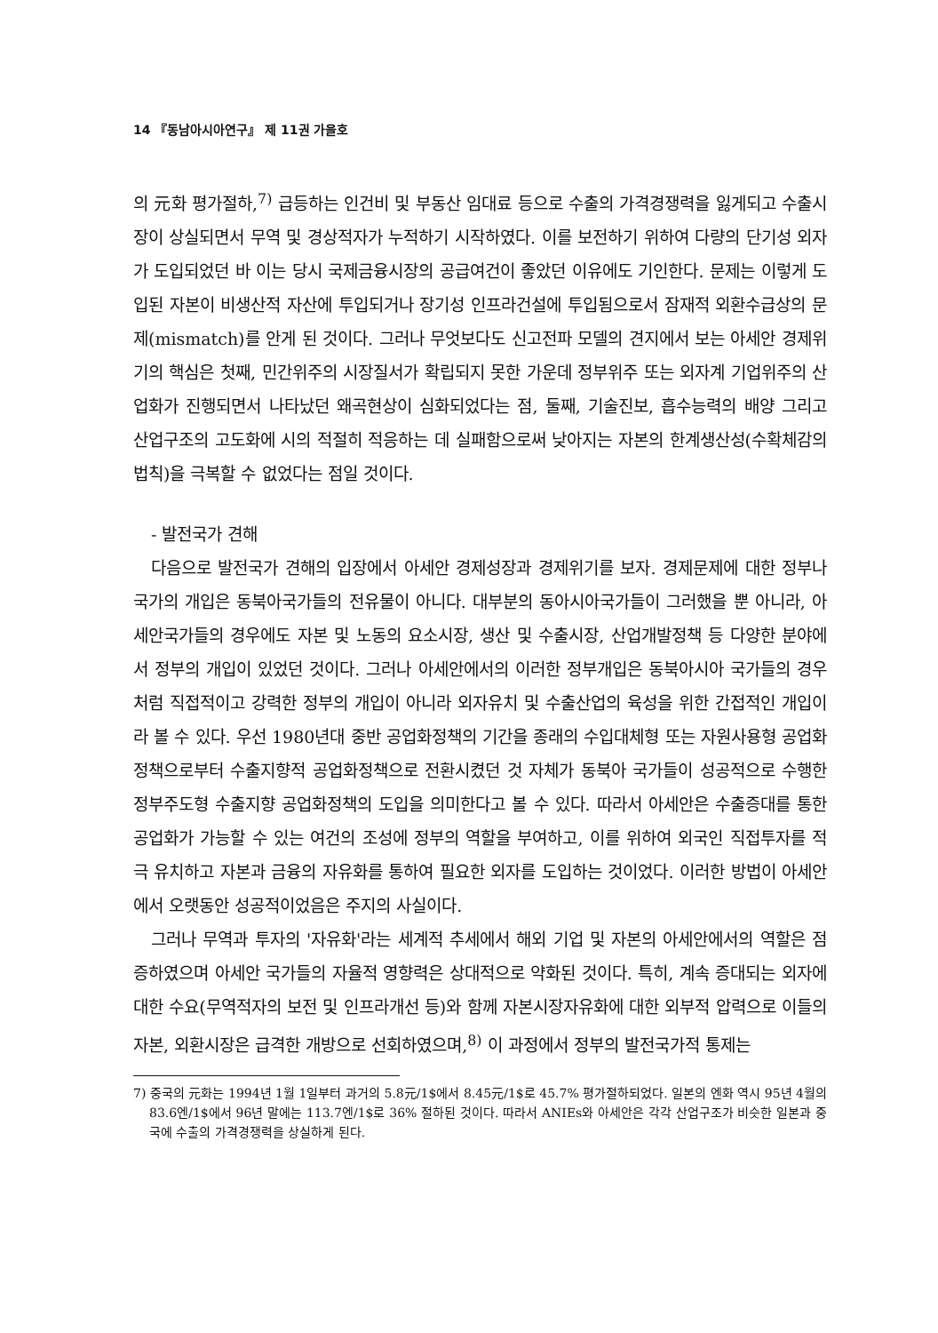14 『동남아시아연구』 제 11권 가을호
의 元화 평가절하,<sup>7)</sup> 급등하는 인건비 및 부동산 임대료 등으로 수출의 가격경쟁력을 잃게되고 수출시장이 상실되면서 무역 및 경상적자가 누적하기 시작하였다. 이를 보전하기 위하여 다량의 단기성 외자가 도입되었던 바 이는 당시 국제금융시장의 공급여건이 좋았던 이유에도 기인한다. 문제는 이렇게 도입된 자본이 비생산적 자산에 투입되거나 장기성 인프라건설에 투입됨으로서 잠재적 외환수급상의 문제(mismatch)를 안게 된 것이다. 그러나 무엇보다도 신고전파 모델의 견지에서 보는 아세안 경제위기의 핵심은 첫째, 민간위주의 시장질서가 확립되지 못한 가운데 정부위주 또는 외자계 기업위주의 산업화가 진행되면서 나타났던 왜곡현상이 심화되었다는 점, 둘째, 기술진보, 흡수능력의 배양 그리고 산업구조의 고도화에 시의 적절히 적응하는 데 실패함으로써 낮아지는 자본의 한계생산성(수확체감의 법칙)을 극복할 수 없었다는 점일 것이다.
- 발전국가 견해
다음으로 발전국가 견해의 입장에서 아세안 경제성장과 경제위기를 보자. 경제문제에 대한 정부나 국가의 개입은 동북아국가들의 전유물이 아니다. 대부분의 동아시아국가들이 그러했을 뿐 아니라, 아세안국가들의 경우에도 자본 및 노동의 요소시장, 생산 및 수출시장, 산업개발정책 등 다양한 분야에서 정부의 개입이 있었던 것이다. 그러나 아세안에서의 이러한 정부개입은 동북아시아 국가들의 경우처럼 직접적이고 강력한 정부의 개입이 아니라 외자유치 및 수출산업의 육성을 위한 간접적인 개입이라 볼 수 있다. 우선 1980년대 중반 공업화정책의 기간을 종래의 수입대체형 또는 자원사용형 공업화정책으로부터 수출지향적 공업화정책으로 전환시켰던 것 자체가 동북아 국가들이 성공적으로 수행한 정부주도형 수출지향 공업화정책의 도입을 의미한다고 볼 수 있다. 따라서 아세안은 수출증대를 통한 공업화가 가능할 수 있는 여건의 조성에 정부의 역할을 부여하고, 이를 위하여 외국인 직접투자를 적극 유치하고 자본과 금융의 자유화를 통하여 필요한 외자를 도입하는 것이었다. 이러한 방법이 아세안에서 오랫동안 성공적이었음은 주지의 사실이다.
그러나 무역과 투자의 '자유화'라는 세계적 추세에서 해외 기업 및 자본의 아세안에서의 역할은 점증하였으며 아세안 국가들의 자율적 영향력은 상대적으로 약화된 것이다. 특히, 계속 증대되는 외자에 대한 수요(무역적자의 보전 및 인프라개선 등)와 함께 자본시장자유화에 대한 외부적 압력으로 이들의 자본, 외환시장은 급격한 개방으로 선회하였으며,<sup>8)</sup> 이 과정에서 정부의 발전국가적 통제는
7) 중국의 元화는 1994년 1월 1일부터 과거의 5.8元/1$에서 8.45元/1$로 45.7% 평가절하되었다. 일본의 엔화 역시 95년 4월의 83.6엔/1$에서 96년 말에는 113.7엔/1$로 36% 절하된 것이다. 따라서 ANIEs와 아세안은 각각 산업구조가 비슷한 일본과 중국에 수출의 가격경쟁력을 상실하게 된다.